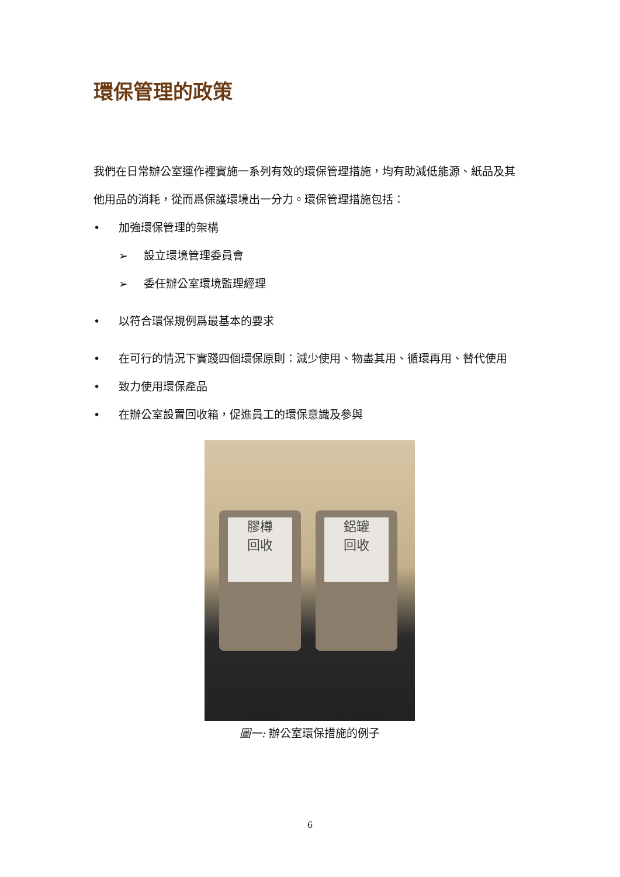環保管理的政策
我們在日常辦公室運作裡實施一系列有效的環保管理措施，均有助減低能源、紙品及其他用品的消耗，從而爲保護環境出一分力。環保管理措施包括：
• 加強環保管理的架構
➢ 設立環境管理委員會
➢ 委任辦公室環境監理經理
• 以符合環保規例爲最基本的要求
• 在可行的情況下實踐四個環保原則：減少使用、物盡其用、循環再用、替代使用
• 致力使用環保產品
• 在辦公室設置回收箱，促進員工的環保意識及參與
膠樽
回收
鋁罐
回收
圖一: 辦公室環保措施的例子
6